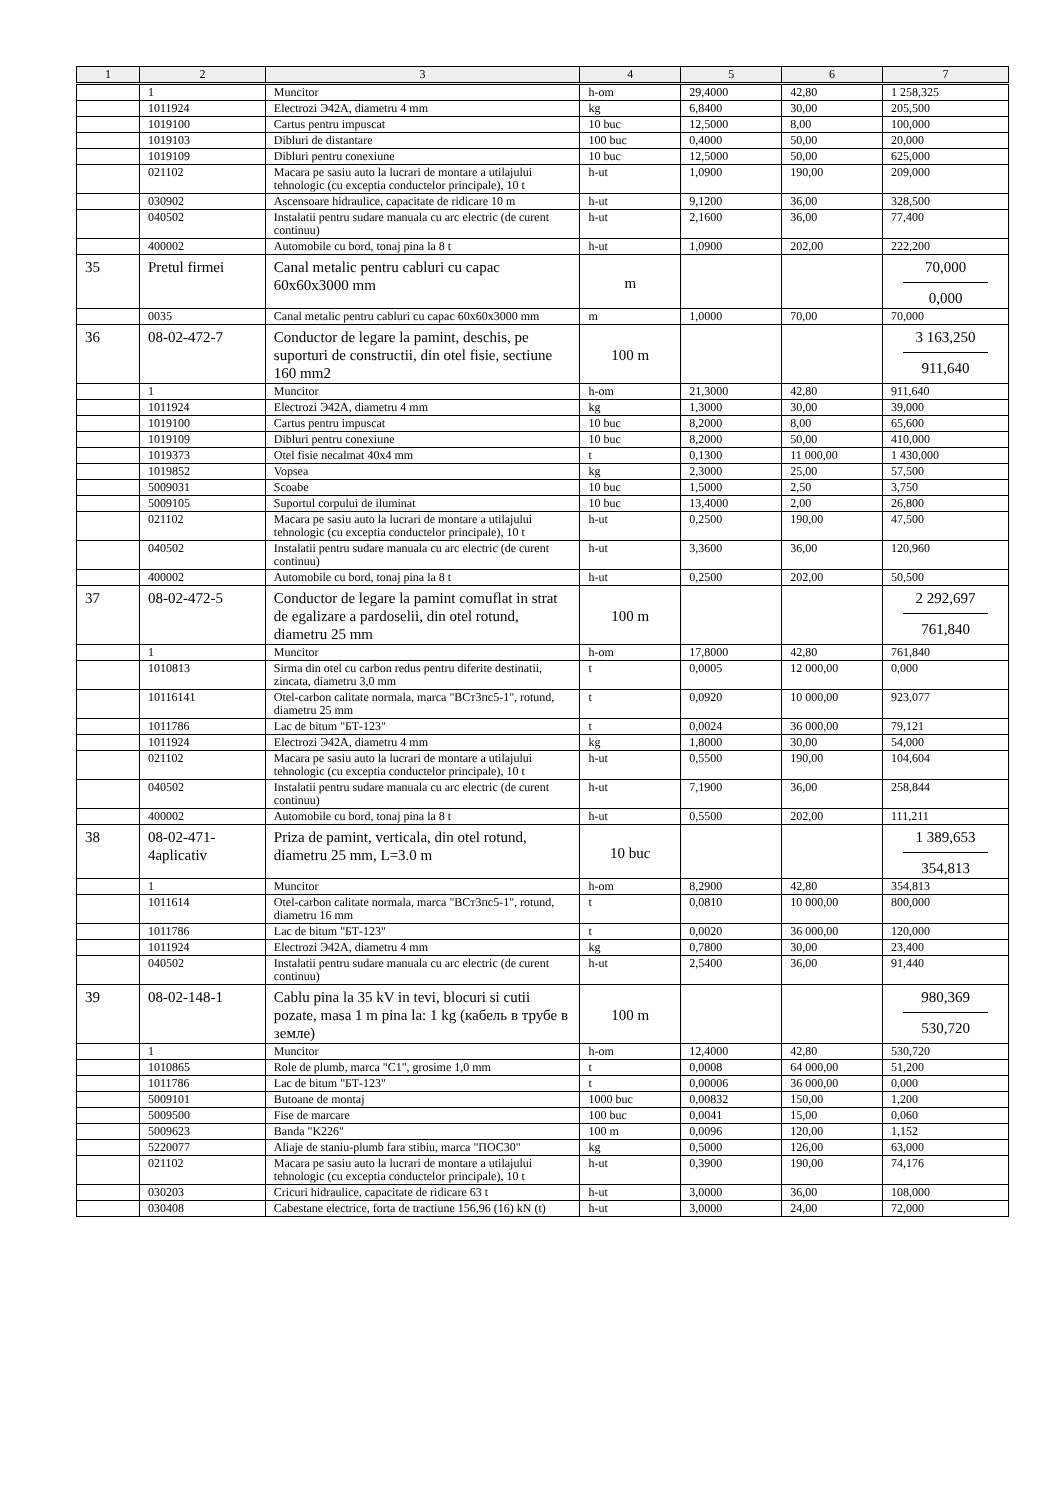| 1 | 2 | 3 | 4 | 5 | 6 | 7 |
| --- | --- | --- | --- | --- | --- | --- |
| | 1 | Muncitor | h-om | 29,4000 | 42,80 | 1 258,325 |
| | 1011924 | Electrozi Э42A, diametru 4 mm | kg | 6,8400 | 30,00 | 205,500 |
| | 1019100 | Cartus pentru impuscat | 10 buc | 12,5000 | 8,00 | 100,000 |
| | 1019103 | Dibluri de distantare | 100 buc | 0,4000 | 50,00 | 20,000 |
| | 1019109 | Dibluri pentru conexiune | 10 buc | 12,5000 | 50,00 | 625,000 |
| | 021102 | Macara pe sasiu auto la lucrari de montare a utilajului tehnologic (cu exceptia conductelor principale), 10 t | h-ut | 1,0900 | 190,00 | 209,000 |
| | 030902 | Ascensoare hidraulice, capacitate de ridicare 10 m | h-ut | 9,1200 | 36,00 | 328,500 |
| | 040502 | Instalatii pentru sudare manuala cu arc electric (de curent continuu) | h-ut | 2,1600 | 36,00 | 77,400 |
| | 400002 | Automobile cu bord, tonaj pina la 8 t | h-ut | 1,0900 | 202,00 | 222,200 |
| 35 | Pretul firmei | Canal metalic pentru cabluri cu capac 60x60x3000 mm | m | | | 70,000 0,000 |
| | 0035 | Canal metalic pentru cabluri cu capac 60x60x3000 mm | m | 1,0000 | 70,00 | 70,000 |
| 36 | 08-02-472-7 | Conductor de legare la pamint, deschis, pe suporturi de constructii, din otel fisie, sectiune 160 mm2 | 100 m | | | 3 163,250 911,640 |
| | 1 | Muncitor | h-om | 21,3000 | 42,80 | 911,640 |
| | 1011924 | Electrozi Э42A, diametru 4 mm | kg | 1,3000 | 30,00 | 39,000 |
| | 1019100 | Cartus pentru impuscat | 10 buc | 8,2000 | 8,00 | 65,600 |
| | 1019109 | Dibluri pentru conexiune | 10 buc | 8,2000 | 50,00 | 410,000 |
| | 1019373 | Otel fisie necalmat 40x4 mm | t | 0,1300 | 11 000,00 | 1 430,000 |
| | 1019852 | Vopsea | kg | 2,3000 | 25,00 | 57,500 |
| | 5009031 | Scoabe | 10 buc | 1,5000 | 2,50 | 3,750 |
| | 5009105 | Suportul corpului de iluminat | 10 buc | 13,4000 | 2,00 | 26,800 |
| | 021102 | Macara pe sasiu auto la lucrari de montare a utilajului tehnologic (cu exceptia conductelor principale), 10 t | h-ut | 0,2500 | 190,00 | 47,500 |
| | 040502 | Instalatii pentru sudare manuala cu arc electric (de curent continuu) | h-ut | 3,3600 | 36,00 | 120,960 |
| | 400002 | Automobile cu bord, tonaj pina la 8 t | h-ut | 0,2500 | 202,00 | 50,500 |
| 37 | 08-02-472-5 | Conductor de legare la pamint comuflat in strat de egalizare a pardoselii, din otel rotund, diametru 25 mm | 100 m | | | 2 292,697 761,840 |
| | 1 | Muncitor | h-om | 17,8000 | 42,80 | 761,840 |
| | 1010813 | Sirma din otel cu carbon redus pentru diferite destinatii, zincata, diametru 3,0 mm | t | 0,0005 | 12 000,00 | 0,000 |
| | 10116141 | Otel-carbon calitate normala, marca "ВСт3пс5-1", rotund, diametru 25 mm | t | 0,0920 | 10 000,00 | 923,077 |
| | 1011786 | Lac de bitum "БТ-123" | t | 0,0024 | 36 000,00 | 79,121 |
| | 1011924 | Electrozi Э42A, diametru 4 mm | kg | 1,8000 | 30,00 | 54,000 |
| | 021102 | Macara pe sasiu auto la lucrari de montare a utilajului tehnologic (cu exceptia conductelor principale), 10 t | h-ut | 0,5500 | 190,00 | 104,604 |
| | 040502 | Instalatii pentru sudare manuala cu arc electric (de curent continuu) | h-ut | 7,1900 | 36,00 | 258,844 |
| | 400002 | Automobile cu bord, tonaj pina la 8 t | h-ut | 0,5500 | 202,00 | 111,211 |
| 38 | 08-02-471-4aplicativ | Priza de pamint, verticala, din otel rotund, diametru 25 mm, L=3.0 m | 10 buc | | | 1 389,653 354,813 |
| | 1 | Muncitor | h-om | 8,2900 | 42,80 | 354,813 |
| | 1011614 | Otel-carbon calitate normala, marca "ВСт3пс5-1", rotund, diametru 16 mm | t | 0,0810 | 10 000,00 | 800,000 |
| | 1011786 | Lac de bitum "БТ-123" | t | 0,0020 | 36 000,00 | 120,000 |
| | 1011924 | Electrozi Э42A, diametru 4 mm | kg | 0,7800 | 30,00 | 23,400 |
| | 040502 | Instalatii pentru sudare manuala cu arc electric (de curent continuu) | h-ut | 2,5400 | 36,00 | 91,440 |
| 39 | 08-02-148-1 | Cablu pina la 35 kV in tevi, blocuri si cutii pozate, masa 1 m pina la: 1 kg (кабель в трубе в земле) | 100 m | | | 980,369 530,720 |
| | 1 | Muncitor | h-om | 12,4000 | 42,80 | 530,720 |
| | 1010865 | Role de plumb, marca "C1", grosime 1,0 mm | t | 0,0008 | 64 000,00 | 51,200 |
| | 1011786 | Lac de bitum "БТ-123" | t | 0,00006 | 36 000,00 | 0,000 |
| | 5009101 | Butoane de montaj | 1000 buc | 0,00832 | 150,00 | 1,200 |
| | 5009500 | Fise de marcare | 100 buc | 0,0041 | 15,00 | 0,060 |
| | 5009623 | Banda "K226" | 100 m | 0,0096 | 120,00 | 1,152 |
| | 5220077 | Aliaje de staniu-plumb fara stibiu, marca "ПОС30" | kg | 0,5000 | 126,00 | 63,000 |
| | 021102 | Macara pe sasiu auto la lucrari de montare a utilajului tehnologic (cu exceptia conductelor principale), 10 t | h-ut | 0,3900 | 190,00 | 74,176 |
| | 030203 | Cricuri hidraulice, capacitate de ridicare 63 t | h-ut | 3,0000 | 36,00 | 108,000 |
| | 030408 | Cabestane electrice, forta de tractiune 156,96 (16) kN (t) | h-ut | 3,0000 | 24,00 | 72,000 |